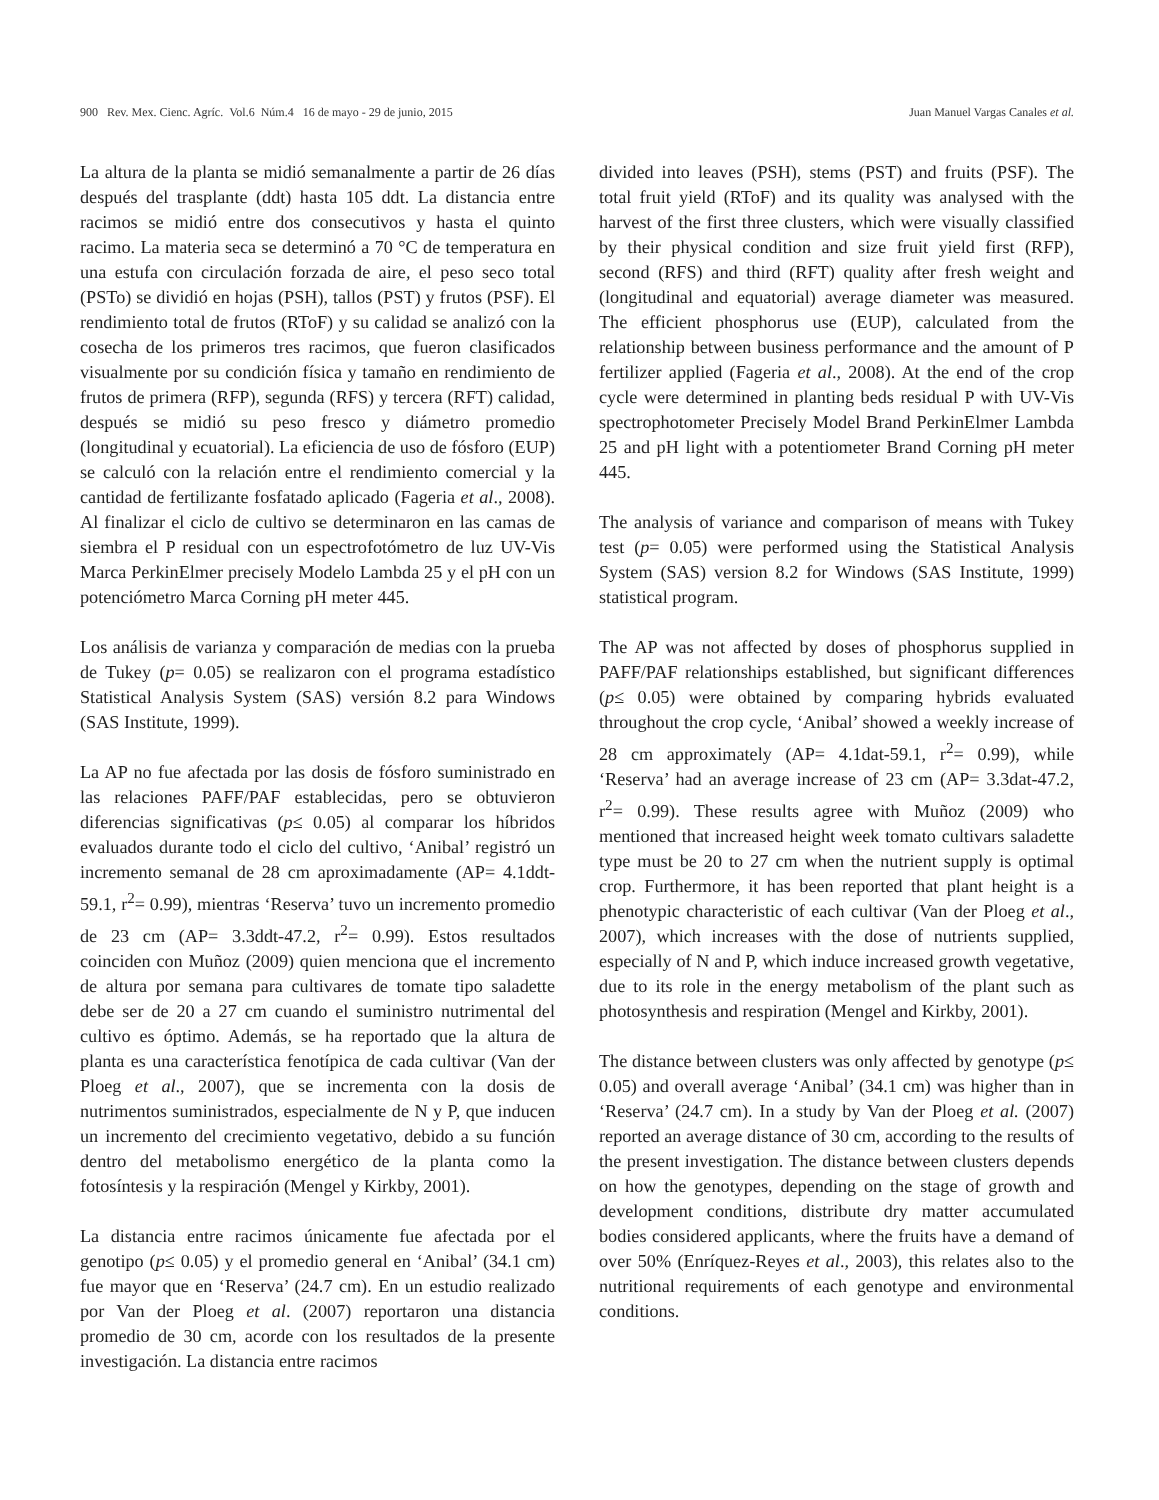900 Rev. Mex. Cienc. Agríc. Vol.6 Núm.4 16 de mayo - 29 de junio, 2015 Juan Manuel Vargas Canales et al.
La altura de la planta se midió semanalmente a partir de 26 días después del trasplante (ddt) hasta 105 ddt. La distancia entre racimos se midió entre dos consecutivos y hasta el quinto racimo. La materia seca se determinó a 70 °C de temperatura en una estufa con circulación forzada de aire, el peso seco total (PSTo) se dividió en hojas (PSH), tallos (PST) y frutos (PSF). El rendimiento total de frutos (RToF) y su calidad se analizó con la cosecha de los primeros tres racimos, que fueron clasificados visualmente por su condición física y tamaño en rendimiento de frutos de primera (RFP), segunda (RFS) y tercera (RFT) calidad, después se midió su peso fresco y diámetro promedio (longitudinal y ecuatorial). La eficiencia de uso de fósforo (EUP) se calculó con la relación entre el rendimiento comercial y la cantidad de fertilizante fosfatado aplicado (Fageria et al., 2008). Al finalizar el ciclo de cultivo se determinaron en las camas de siembra el P residual con un espectrofotómetro de luz UV-Vis Marca PerkinElmer precisely Modelo Lambda 25 y el pH con un potenciómetro Marca Corning pH meter 445.
Los análisis de varianza y comparación de medias con la prueba de Tukey (p= 0.05) se realizaron con el programa estadístico Statistical Analysis System (SAS) versión 8.2 para Windows (SAS Institute, 1999).
La AP no fue afectada por las dosis de fósforo suministrado en las relaciones PAFF/PAF establecidas, pero se obtuvieron diferencias significativas (p≤ 0.05) al comparar los híbridos evaluados durante todo el ciclo del cultivo, ‘Anibal’ registró un incremento semanal de 28 cm aproximadamente (AP= 4.1ddt-59.1, r<sup>2</sup>= 0.99), mientras ‘Reserva’ tuvo un incremento promedio de 23 cm (AP= 3.3ddt-47.2, r<sup>2</sup>= 0.99). Estos resultados coinciden con Muñoz (2009) quien menciona que el incremento de altura por semana para cultivares de tomate tipo saladette debe ser de 20 a 27 cm cuando el suministro nutrimental del cultivo es óptimo. Además, se ha reportado que la altura de planta es una característica fenotípica de cada cultivar (Van der Ploeg et al., 2007), que se incrementa con la dosis de nutrimentos suministrados, especialmente de N y P, que inducen un incremento del crecimiento vegetativo, debido a su función dentro del metabolismo energético de la planta como la fotosíntesis y la respiración (Mengel y Kirkby, 2001).
La distancia entre racimos únicamente fue afectada por el genotipo (p≤ 0.05) y el promedio general en ‘Anibal’ (34.1 cm) fue mayor que en ‘Reserva’ (24.7 cm). En un estudio realizado por Van der Ploeg et al. (2007) reportaron una distancia promedio de 30 cm, acorde con los resultados de la presente investigación. La distancia entre racimos
divided into leaves (PSH), stems (PST) and fruits (PSF). The total fruit yield (RToF) and its quality was analysed with the harvest of the first three clusters, which were visually classified by their physical condition and size fruit yield first (RFP), second (RFS) and third (RFT) quality after fresh weight and (longitudinal and equatorial) average diameter was measured. The efficient phosphorus use (EUP), calculated from the relationship between business performance and the amount of P fertilizer applied (Fageria et al., 2008). At the end of the crop cycle were determined in planting beds residual P with UV-Vis spectrophotometer Precisely Model Brand PerkinElmer Lambda 25 and pH light with a potentiometer Brand Corning pH meter 445.
The analysis of variance and comparison of means with Tukey test (p= 0.05) were performed using the Statistical Analysis System (SAS) version 8.2 for Windows (SAS Institute, 1999) statistical program.
The AP was not affected by doses of phosphorus supplied in PAFF/PAF relationships established, but significant differences (p≤ 0.05) were obtained by comparing hybrids evaluated throughout the crop cycle, ‘Anibal’ showed a weekly increase of 28 cm approximately (AP= 4.1dat-59.1, r<sup>2</sup>= 0.99), while ‘Reserva’ had an average increase of 23 cm (AP= 3.3dat-47.2, r<sup>2</sup>= 0.99). These results agree with Muñoz (2009) who mentioned that increased height week tomato cultivars saladette type must be 20 to 27 cm when the nutrient supply is optimal crop. Furthermore, it has been reported that plant height is a phenotypic characteristic of each cultivar (Van der Ploeg et al., 2007), which increases with the dose of nutrients supplied, especially of N and P, which induce increased growth vegetative, due to its role in the energy metabolism of the plant such as photosynthesis and respiration (Mengel and Kirkby, 2001).
The distance between clusters was only affected by genotype (p≤ 0.05) and overall average ‘Anibal’ (34.1 cm) was higher than in ‘Reserva’ (24.7 cm). In a study by Van der Ploeg et al. (2007) reported an average distance of 30 cm, according to the results of the present investigation. The distance between clusters depends on how the genotypes, depending on the stage of growth and development conditions, distribute dry matter accumulated bodies considered applicants, where the fruits have a demand of over 50% (Enríquez-Reyes et al., 2003), this relates also to the nutritional requirements of each genotype and environmental conditions.